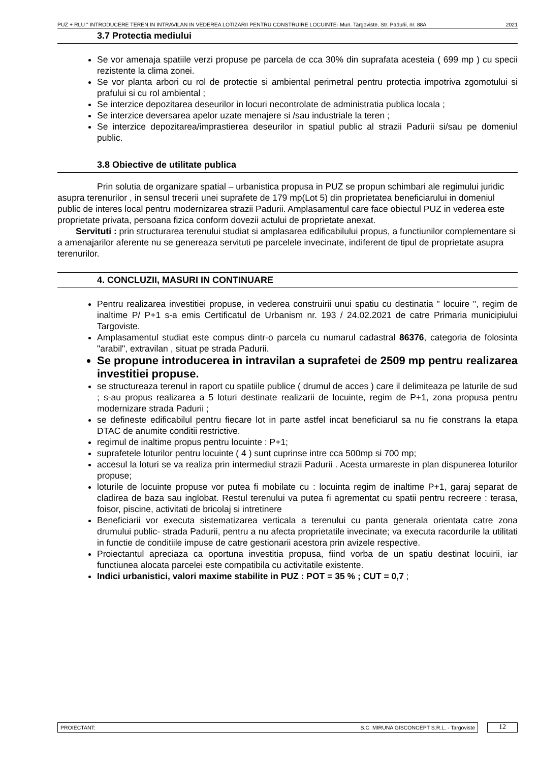PUZ + RLU " INTRODUCERE TEREN IN INTRAVILAN IN VEDEREA LOTIZARII PENTRU CONSTRUIRE LOCUINTE- Mun. Targoviste, Str. Padurii, nr. 88A 2021
3.7 Protectia mediului
Se vor amenaja spatiile verzi propuse pe parcela de cca 30% din suprafata acesteia ( 699 mp ) cu specii rezistente la clima zonei.
Se vor planta arbori cu rol de protectie si ambiental perimetral pentru protectia impotriva zgomotului si prafului si cu rol ambiental ;
Se interzice depozitarea deseurilor in locuri necontrolate de administratia publica locala ;
Se interzice deversarea apelor uzate menajere si /sau industriale la teren ;
Se interzice depozitarea/imprastierea deseurilor in spatiul public al strazii Padurii si/sau pe domeniul public.
3.8 Obiective de utilitate publica
Prin solutia de organizare spatial – urbanistica propusa in PUZ se propun schimbari ale regimului juridic asupra terenurilor , in sensul trecerii unei suprafete de 179 mp(Lot 5) din proprietatea beneficiarului in domeniul public de interes local pentru modernizarea strazii Padurii. Amplasamentul care face obiectul PUZ in vederea este proprietate privata, persoana fizica conform dovezii actului de proprietate anexat.
Servituti : prin structurarea terenului studiat si amplasarea edificabilului propus, a functiunilor complementare si a amenajarilor aferente nu se genereaza servituti pe parcelele invecinate, indiferent de tipul de proprietate asupra terenurilor.
4. CONCLUZII, MASURI IN CONTINUARE
Pentru realizarea investitiei propuse, in vederea construirii unui spatiu cu destinatia " locuire ", regim de inaltime P/ P+1 s-a emis Certificatul de Urbanism nr. 193 / 24.02.2021 de catre Primaria municipiului Targoviste.
Amplasamentul studiat este compus dintr-o parcela cu numarul cadastral 86376, categoria de folosinta "arabil", extravilan , situat pe strada Padurii.
Se propune introducerea in intravilan a suprafetei de 2509 mp pentru realizarea investitiei propuse.
se structureaza terenul in raport cu spatiile publice ( drumul de acces ) care il delimiteaza pe laturile de sud ; s-au propus realizarea a 5 loturi destinate realizarii de locuinte, regim de P+1, zona propusa pentru modernizare strada Padurii ;
se defineste edificabilul pentru fiecare lot in parte astfel incat beneficiarul sa nu fie constrans la etapa DTAC de anumite conditii restrictive.
regimul de inaltime propus pentru locuinte : P+1;
suprafetele loturilor pentru locuinte ( 4 ) sunt cuprinse intre cca 500mp si 700 mp;
accesul la loturi se va realiza prin intermediul strazii Padurii . Acesta urmareste in plan dispunerea loturilor propuse;
loturile de locuinte propuse vor putea fi mobilate cu : locuinta regim de inaltime P+1, garaj separat de cladirea de baza sau inglobat. Restul terenului va putea fi agrementat cu spatii pentru recreere : terasa, foisor, piscine, activitati de bricolaj si intretinere
Beneficiarii vor executa sistematizarea verticala a terenului cu panta generala orientata catre zona drumului public- strada Padurii, pentru a nu afecta proprietatile invecinate; va executa racordurile la utilitati in functie de conditiile impuse de catre gestionarii acestora prin avizele respective.
Proiectantul apreciaza ca oportuna investitia propusa, fiind vorba de un spatiu destinat locuirii, iar functiunea alocata parcelei este compatibila cu activitatile existente.
Indici urbanistici, valori maxime stabilite in PUZ : POT = 35 % ; CUT = 0,7 ;
PROIECTANT: S.C. MIRUNA GISCONCEPT S.R.L. - Targoviste
12